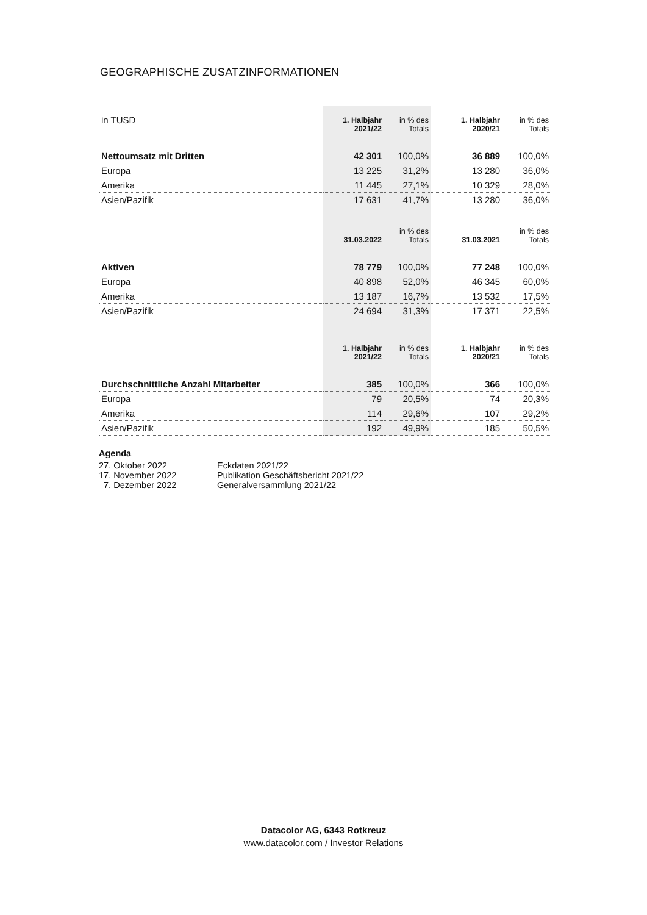GEOGRAPHISCHE ZUSATZINFORMATIONEN
| in TUSD | 1. Halbjahr 2021/22 | in % des Totals | 1. Halbjahr 2020/21 | in % des Totals |
| Nettoumsatz mit Dritten | 42 301 | 100,0% | 36 889 | 100,0% |
| Europa | 13 225 | 31,2% | 13 280 | 36,0% |
| Amerika | 11 445 | 27,1% | 10 329 | 28,0% |
| Asien/Pazifik | 17 631 | 41,7% | 13 280 | 36,0% |
| | 31.03.2022 | in % des Totals | 31.03.2021 | in % des Totals |
| Aktiven | 78 779 | 100,0% | 77 248 | 100,0% |
| Europa | 40 898 | 52,0% | 46 345 | 60,0% |
| Amerika | 13 187 | 16,7% | 13 532 | 17,5% |
| Asien/Pazifik | 24 694 | 31,3% | 17 371 | 22,5% |
| | 1. Halbjahr 2021/22 | in % des Totals | 1. Halbjahr 2020/21 | in % des Totals |
| Durchschnittliche Anzahl Mitarbeiter | 385 | 100,0% | 366 | 100,0% |
| Europa | 79 | 20,5% | 74 | 20,3% |
| Amerika | 114 | 29,6% | 107 | 29,2% |
| Asien/Pazifik | 192 | 49,9% | 185 | 50,5% |
Agenda
27. Oktober 2022 Eckdaten 2021/22
17. November 2022 Publikation Geschäftsbericht 2021/22
7. Dezember 2022 Generalversammlung 2021/22
Datacolor AG, 6343 Rotkreuz
www.datacolor.com / Investor Relations